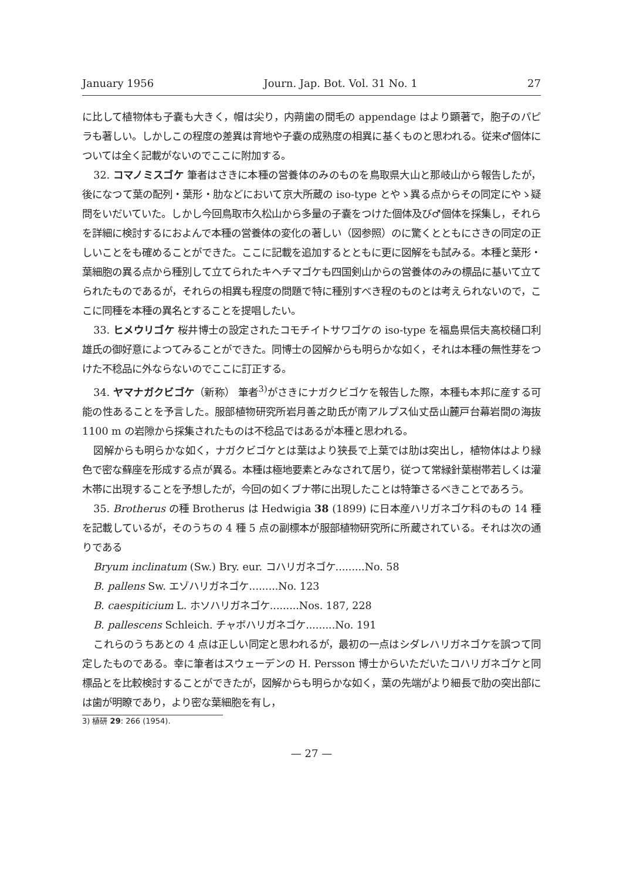January 1956 Journ. Jap. Bot. Vol. 31 No. 1 27
に比して植物体も子嚢も大きく，帽は尖り，内蒴歯の間毛の appendage はより顕著で，胞子のパピラも著しい。しかしこの程度の差異は育地や子嚢の成熟度の相異に基くものと思われる。従来♂個体については全く記載がないのでここに附加する。
32. コマノミスゴケ 筆者はさきに本種の営養体のみのものを鳥取県大山と那岐山から報告したが，後になつて葉の配列・葉形・肋などにおいて京大所蔵の iso-type とやゝ異る点からその同定にやゝ疑問をいだいていた。しかし今回鳥取市久松山から多量の子嚢をつけた個体及び♂個体を採集し，それらを詳細に検討するにおよんで本種の営養体の変化の著しい（図参照）のに驚くとともにさきの同定の正しいことをも確めることができた。ここに記載を追加するとともに更に図解をも試みる。本種と葉形・葉細胞の異る点から種別して立てられたキヘチマゴケも四国剣山からの営養体のみの標品に基いて立てられたものであるが，それらの相異も程度の問題で特に種別すべき程のものとは考えられないので，ここに同種を本種の異名とすることを提唱したい。
33. ヒメウリゴケ 桜井博士の設定されたコモチイトサワゴケの iso-type を福島県信夫高校樋口利雄氏の御好意によつてみることができた。同博士の図解からも明らかな如く，それは本種の無性芽をつけた不稔品に外ならないのでここに訂正する。
34. ヤマナガクビゴケ（新称） 筆者<sup>3)</sup>がさきにナガクビゴケを報告した際，本種も本邦に産する可能の性あることを予言した。服部植物研究所岩月善之助氏が南アルプス仙丈岳山麓戸台幕岩間の海抜 1100 m の岩隙から採集されたものは不稔品ではあるが本種と思われる。
図解からも明らかな如く，ナガクビゴケとは葉はより狭長で上葉では肋は突出し，植物体はより緑色で密な蘚座を形成する点が異る。本種は極地要素とみなされて居り，従つて常緑針葉樹帯若しくは灌木帯に出現することを予想したが，今回の如くブナ帯に出現したことは特筆さるべきことであろう。
35. Brotherus の種 Brotherus は Hedwigia 38 (1899) に日本産ハリガネゴケ科のもの 14 種を記載しているが，そのうちの 4 種 5 点の副標本が服部植物研究所に所蔵されている。それは次の通りである
Bryum inclinatum (Sw.) Bry. eur. コハリガネゴケ.........No. 58
B. pallens Sw. エゾハリガネゴケ.........No. 123
B. caespiticium L. ホソハリガネゴケ.........Nos. 187, 228
B. pallescens Schleich. チャボハリガネゴケ.........No. 191
これらのうちあとの 4 点は正しい同定と思われるが，最初の一点はシダレハリガネゴケを誤つて同定したものである。幸に筆者はスウェーデンの H. Persson 博士からいただいたコハリガネゴケと同標品とを比較検討することができたが，図解からも明らかな如く，葉の先端がより細長で肋の突出部には歯が明瞭であり，より密な葉細胞を有し，
3) 植研 29: 266 (1954).
— 27 —